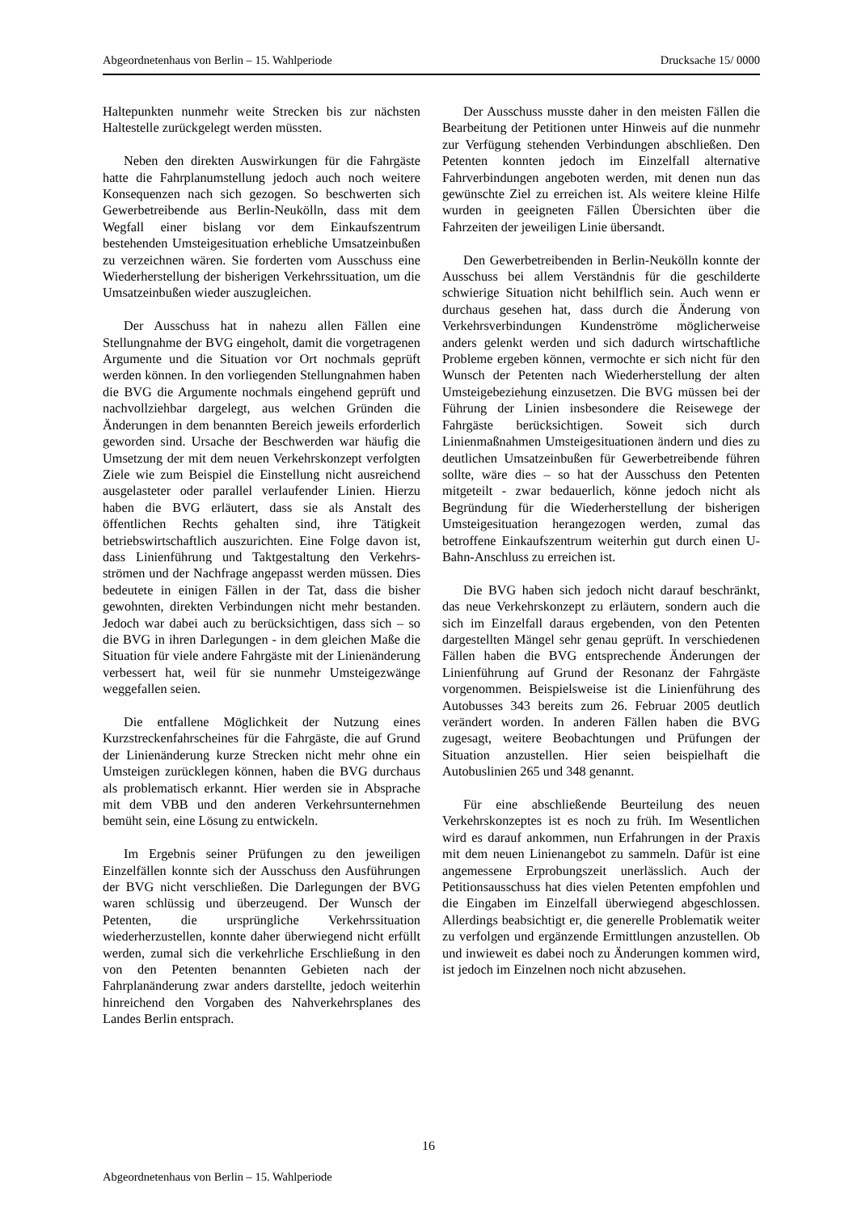Abgeordnetenhaus von Berlin – 15. Wahlperiode Drucksache 15/ 0000
Haltepunkten nunmehr weite Strecken bis zur nächsten Haltestelle zurückgelegt werden müssten.
Neben den direkten Auswirkungen für die Fahrgäste hatte die Fahrplanumstellung jedoch auch noch weitere Konsequenzen nach sich gezogen. So beschwerten sich Gewerbetreibende aus Berlin-Neukölln, dass mit dem Wegfall einer bislang vor dem Einkaufszentrum bestehenden Umsteigesituation erhebliche Umsatzeinbußen zu verzeichnen wären. Sie forderten vom Ausschuss eine Wiederherstellung der bisherigen Verkehrssituation, um die Umsatzeinbußen wieder auszugleichen.
Der Ausschuss hat in nahezu allen Fällen eine Stellungnahme der BVG eingeholt, damit die vorgetragenen Argumente und die Situation vor Ort nochmals geprüft werden können. In den vorliegenden Stellungnahmen haben die BVG die Argumente nochmals eingehend geprüft und nachvollziehbar dargelegt, aus welchen Gründen die Änderungen in dem benannten Bereich jeweils erforderlich geworden sind. Ursache der Beschwerden war häufig die Umsetzung der mit dem neuen Verkehrskonzept verfolgten Ziele wie zum Beispiel die Einstellung nicht ausreichend ausgelasteter oder parallel verlaufender Linien. Hierzu haben die BVG erläutert, dass sie als Anstalt des öffentlichen Rechts gehalten sind, ihre Tätigkeit betriebswirtschaftlich auszurichten. Eine Folge davon ist, dass Linienführung und Taktgestaltung den Verkehrs-strömen und der Nachfrage angepasst werden müssen. Dies bedeutete in einigen Fällen in der Tat, dass die bisher gewohnten, direkten Verbindungen nicht mehr bestanden. Jedoch war dabei auch zu berücksichtigen, dass sich – so die BVG in ihren Darlegungen - in dem gleichen Maße die Situation für viele andere Fahrgäste mit der Linienänderung verbessert hat, weil für sie nunmehr Umsteigezwänge weggefallen seien.
Die entfallene Möglichkeit der Nutzung eines Kurzstreckenfahrscheines für die Fahrgäste, die auf Grund der Linienänderung kurze Strecken nicht mehr ohne ein Umsteigen zurücklegen können, haben die BVG durchaus als problematisch erkannt. Hier werden sie in Absprache mit dem VBB und den anderen Verkehrsunternehmen bemüht sein, eine Lösung zu entwickeln.
Im Ergebnis seiner Prüfungen zu den jeweiligen Einzelfällen konnte sich der Ausschuss den Ausführungen der BVG nicht verschließen. Die Darlegungen der BVG waren schlüssig und überzeugend. Der Wunsch der Petenten, die ursprüngliche Verkehrssituation wiederherzustellen, konnte daher überwiegend nicht erfüllt werden, zumal sich die verkehrliche Erschließung in den von den Petenten benannten Gebieten nach der Fahrplanänderung zwar anders darstellte, jedoch weiterhin hinreichend den Vorgaben des Nahverkehrsplanes des Landes Berlin entsprach.
Der Ausschuss musste daher in den meisten Fällen die Bearbeitung der Petitionen unter Hinweis auf die nunmehr zur Verfügung stehenden Verbindungen abschließen. Den Petenten konnten jedoch im Einzelfall alternative Fahrverbindungen angeboten werden, mit denen nun das gewünschte Ziel zu erreichen ist. Als weitere kleine Hilfe wurden in geeigneten Fällen Übersichten über die Fahrzeiten der jeweiligen Linie übersandt.
Den Gewerbetreibenden in Berlin-Neukölln konnte der Ausschuss bei allem Verständnis für die geschilderte schwierige Situation nicht behilflich sein. Auch wenn er durchaus gesehen hat, dass durch die Änderung von Verkehrsverbindungen Kundenströme möglicherweise anders gelenkt werden und sich dadurch wirtschaftliche Probleme ergeben können, vermochte er sich nicht für den Wunsch der Petenten nach Wiederherstellung der alten Umsteigebeziehung einzusetzen. Die BVG müssen bei der Führung der Linien insbesondere die Reisewege der Fahrgäste berücksichtigen. Soweit sich durch Linienmaßnahmen Umsteigesituationen ändern und dies zu deutlichen Umsatzeinbußen für Gewerbetreibende führen sollte, wäre dies – so hat der Ausschuss den Petenten mitgeteilt - zwar bedauerlich, könne jedoch nicht als Begründung für die Wiederherstellung der bisherigen Umsteigesituation herangezogen werden, zumal das betroffene Einkaufszentrum weiterhin gut durch einen U-Bahn-Anschluss zu erreichen ist.
Die BVG haben sich jedoch nicht darauf beschränkt, das neue Verkehrskonzept zu erläutern, sondern auch die sich im Einzelfall daraus ergebenden, von den Petenten dargestellten Mängel sehr genau geprüft. In verschiedenen Fällen haben die BVG entsprechende Änderungen der Linienführung auf Grund der Resonanz der Fahrgäste vorgenommen. Beispielsweise ist die Linienführung des Autobusses 343 bereits zum 26. Februar 2005 deutlich verändert worden. In anderen Fällen haben die BVG zugesagt, weitere Beobachtungen und Prüfungen der Situation anzustellen. Hier seien beispielhaft die Autobuslinien 265 und 348 genannt.
Für eine abschließende Beurteilung des neuen Verkehrskonzeptes ist es noch zu früh. Im Wesentlichen wird es darauf ankommen, nun Erfahrungen in der Praxis mit dem neuen Linienangebot zu sammeln. Dafür ist eine angemessene Erprobungszeit unerlässlich. Auch der Petitionsausschuss hat dies vielen Petenten empfohlen und die Eingaben im Einzelfall überwiegend abgeschlossen. Allerdings beabsichtigt er, die generelle Problematik weiter zu verfolgen und ergänzende Ermittlungen anzustellen. Ob und inwieweit es dabei noch zu Änderungen kommen wird, ist jedoch im Einzelnen noch nicht abzusehen.
16
Abgeordnetenhaus von Berlin – 15. Wahlperiode